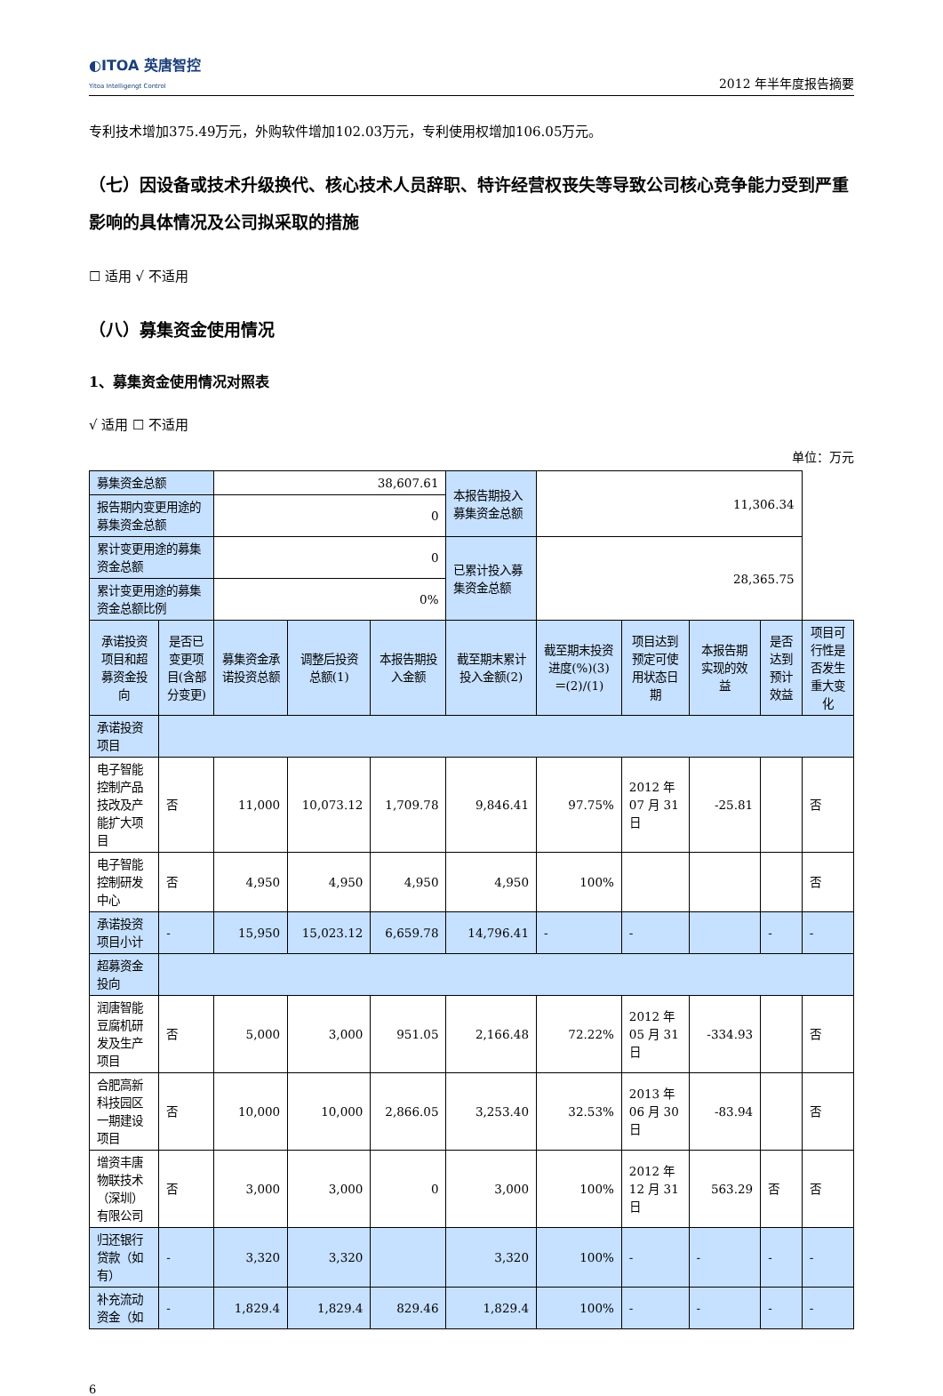◐ITOA 英唐智控
Yitoa Intelligengt Control
2012 年半年度报告摘要
专利技术增加375.49万元，外购软件增加102.03万元，专利使用权增加106.05万元。
（七）因设备或技术升级换代、核心技术人员辞职、特许经营权丧失等导致公司核心竞争能力受到严重影响的具体情况及公司拟采取的措施
☐ 适用 √ 不适用
（八）募集资金使用情况
1、募集资金使用情况对照表
√ 适用 ☐ 不适用
单位：万元
| 募集资金总额 | | 38,607.61 | | | 本报告期投入募集资金总额 | 11,306.34 | | | | |
| 报告期内变更用途的募集资金总额 | | 0 | | | | | | | | |
| 累计变更用途的募集资金总额 | | 0 | | | 已累计投入募集资金总额 | 28,365.75 | | | | |
| 累计变更用途的募集资金总额比例 | | 0% | | | | | | | | |
| 承诺投资项目和超募资金投向 | 是否已变更项目(含部分变更) | 募集资金承诺投资总额 | 调整后投资总额(1) | 本报告期投入金额 | 截至期末累计投入金额(2) | 截至期末投资进度(%)(3)＝(2)/(1) | 项目达到预定可使用状态日期 | 本报告期实现的效益 | 是否达到预计效益 | 项目可行性是否发生重大变化 |
| 承诺投资项目 | | | | | | | | | | |
| 电子智能控制产品技改及产能扩大项目 | 否 | 11,000 | 10,073.12 | 1,709.78 | 9,846.41 | 97.75% | 2012 年 07 月 31 日 | -25.81 | | 否 |
| 电子智能控制研发中心 | 否 | 4,950 | 4,950 | 4,950 | 4,950 | 100% | | | | 否 |
| 承诺投资项目小计 | - | 15,950 | 15,023.12 | 6,659.78 | 14,796.41 | - | - | | - | - |
| 超募资金投向 | | | | | | | | | | |
| 润唐智能豆腐机研发及生产项目 | 否 | 5,000 | 3,000 | 951.05 | 2,166.48 | 72.22% | 2012 年 05 月 31 日 | -334.93 | | 否 |
| 合肥高新科技园区一期建设项目 | 否 | 10,000 | 10,000 | 2,866.05 | 3,253.40 | 32.53% | 2013 年 06 月 30 日 | -83.94 | | 否 |
| 增资丰唐物联技术（深圳）有限公司 | 否 | 3,000 | 3,000 | 0 | 3,000 | 100% | 2012 年 12 月 31 日 | 563.29 | 否 | 否 |
| 归还银行贷款（如有） | - | 3,320 | 3,320 | | 3,320 | 100% | - | - | - | - |
| 补充流动资金（如 | - | 1,829.4 | 1,829.4 | 829.46 | 1,829.4 | 100% | - | - | - | - |
6